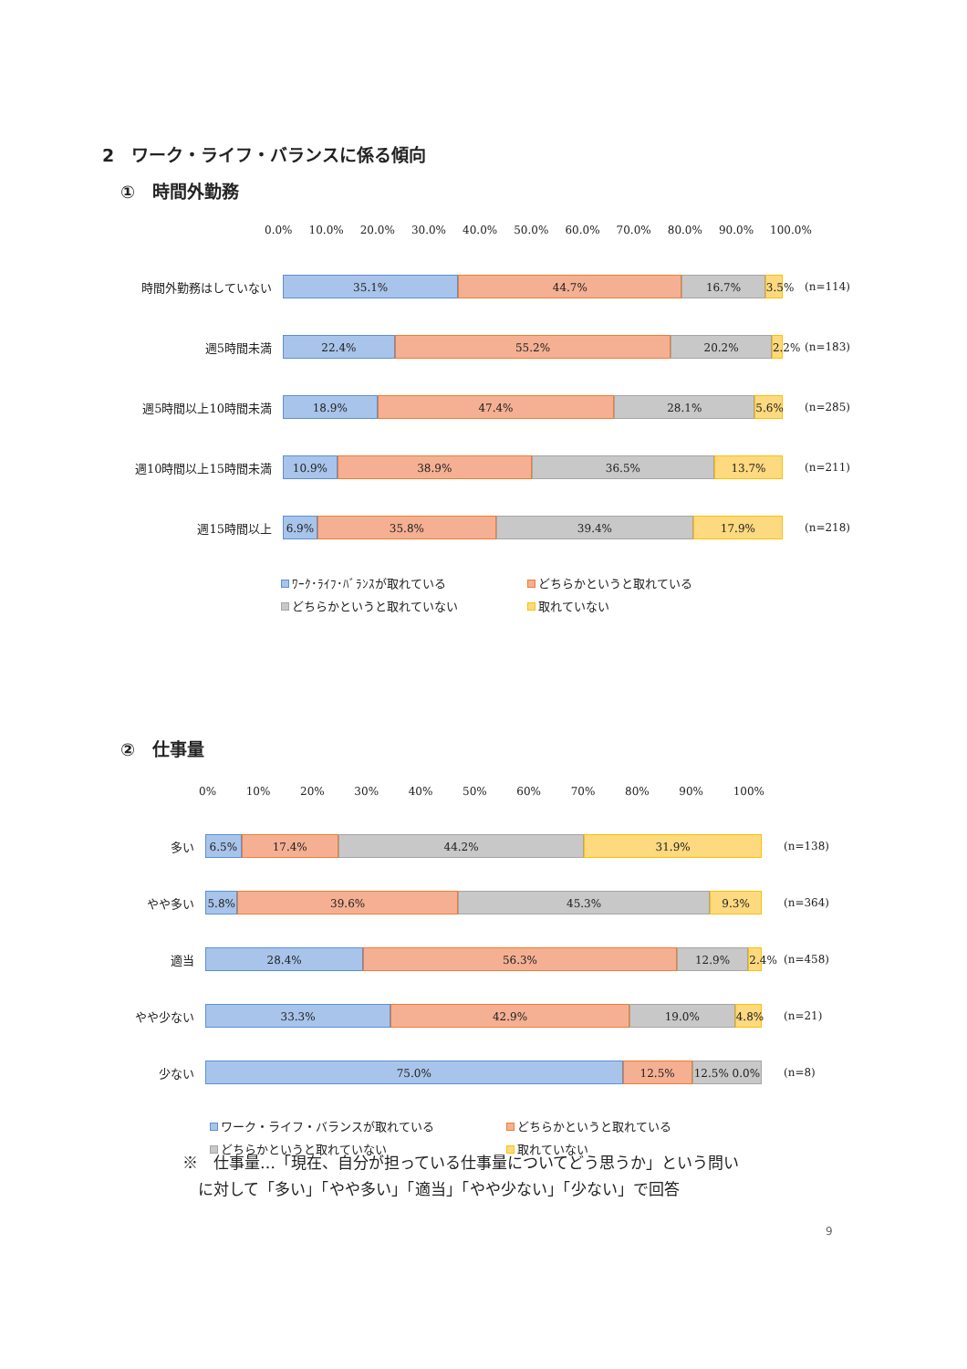2　ワーク・ライフ・バランスに係る傾向
①　時間外勤務
0.0% 10.0% 20.0% 30.0% 40.0% 50.0% 60.0% 70.0% 80.0% 90.0% 100.0%
時間外勤務はしていない
35.1% 44.7% 16.7% 3.5%
(n=114)
週5時間未満
22.4% 55.2% 20.2% 2.2%
(n=183)
週5時間以上10時間未満
18.9% 47.4% 28.1% 5.6%
(n=285)
週10時間以上15時間未満
10.9% 38.9% 36.5% 13.7%
(n=211)
週15時間以上
6.9% 35.8% 39.4% 17.9%
(n=218)
ﾜｰｸ･ﾗｲﾌ･ﾊﾞﾗﾝｽが取れている どちらかというと取れている どちらかというと取れていない 取れていない
②　仕事量
0% 10% 20% 30% 40% 50% 60% 70% 80% 90% 100%
多い
6.5% 17.4% 44.2% 31.9%
(n=138)
やや多い
5.8% 39.6% 45.3% 9.3%
(n=364)
適当
28.4% 56.3% 12.9% 2.4%
(n=458)
やや少ない
33.3% 42.9% 19.0% 4.8%
(n=21)
少ない
75.0% 12.5% 12.5% 0.0%
(n=8)
ワーク・ライフ・バランスが取れている どちらかというと取れている どちらかというと取れていない 取れていない
※　仕事量…「現在、自分が担っている仕事量についてどう思うか」という問い
　に対して「多い」「やや多い」「適当」「やや少ない」「少ない」で回答
9